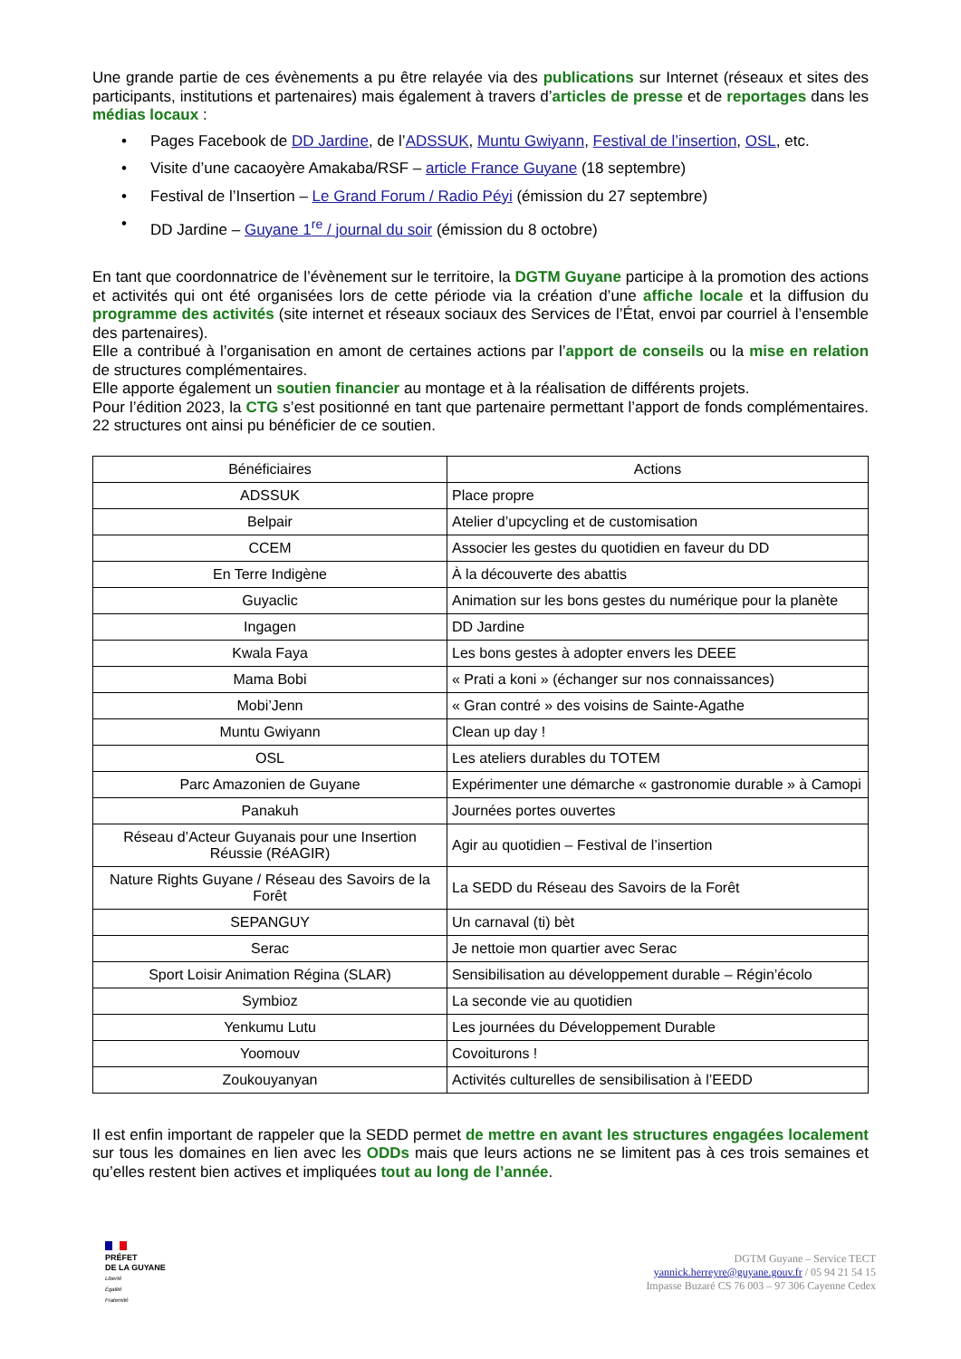Une grande partie de ces évènements a pu être relayée via des publications sur Internet (réseaux et sites des participants, institutions et partenaires) mais également à travers d’articles de presse et de reportages dans les médias locaux :
• Pages Facebook de DD Jardine, de l’ADSSUK, Muntu Gwiyann, Festival de l’insertion, OSL, etc.
• Visite d’une cacaoyère Amakaba/RSF – article France Guyane (18 septembre)
• Festival de l’Insertion – Le Grand Forum / Radio Péyi (émission du 27 septembre)
• DD Jardine – Guyane 1<sup>re</sup> / journal du soir (émission du 8 octobre)
En tant que coordonnatrice de l’évènement sur le territoire, la DGTM Guyane participe à la promotion des actions et activités qui ont été organisées lors de cette période via la création d’une affiche locale et la diffusion du programme des activités (site internet et réseaux sociaux des Services de l’État, envoi par courriel à l’ensemble des partenaires).
Elle a contribué à l’organisation en amont de certaines actions par l’apport de conseils ou la mise en relation de structures complémentaires.
Elle apporte également un soutien financier au montage et à la réalisation de différents projets.
Pour l’édition 2023, la CTG s’est positionné en tant que partenaire permettant l’apport de fonds complémentaires. 22 structures ont ainsi pu bénéficier de ce soutien.
| Bénéficiaires | Actions |
| --- | --- |
| ADSSUK | Place propre |
| Belpair | Atelier d’upcycling et de customisation |
| CCEM | Associer les gestes du quotidien en faveur du DD |
| En Terre Indigène | À la découverte des abattis |
| Guyaclic | Animation sur les bons gestes du numérique pour la planète |
| Ingagen | DD Jardine |
| Kwala Faya | Les bons gestes à adopter envers les DEEE |
| Mama Bobi | « Prati a koni » (échanger sur nos connaissances) |
| Mobi’Jenn | « Gran contré » des voisins de Sainte-Agathe |
| Muntu Gwiyann | Clean up day ! |
| OSL | Les ateliers durables du TOTEM |
| Parc Amazonien de Guyane | Expérimenter une démarche « gastronomie durable » à Camopi |
| Panakuh | Journées portes ouvertes |
| Réseau d’Acteur Guyanais pour une Insertion Réussie (RéAGIR) | Agir au quotidien – Festival de l’insertion |
| Nature Rights Guyane / Réseau des Savoirs de la Forêt | La SEDD du Réseau des Savoirs de la Forêt |
| SEPANGUY | Un carnaval (ti) bèt |
| Serac | Je nettoie mon quartier avec Serac |
| Sport Loisir Animation Régina (SLAR) | Sensibilisation au développement durable – Régin’écolo |
| Symbioz | La seconde vie au quotidien |
| Yenkumu Lutu | Les journées du Développement Durable |
| Yoomouv | Covoiturons ! |
| Zoukouyanyan | Activités culturelles de sensibilisation à l’EEDD |
Il est enfin important de rappeler que la SEDD permet de mettre en avant les structures engagées localement sur tous les domaines en lien avec les ODDs mais que leurs actions ne se limitent pas à ces trois semaines et qu’elles restent bien actives et impliquées tout au long de l’année.
PRÉFET
DE LA GUYANE
Liberté
Égalité
Fraternité
DGTM Guyane – Service TECT
yannick.herreyre@guyane.gouv.fr / 05 94 21 54 15
Impasse Buzaré CS 76 003 – 97 306 Cayenne Cedex